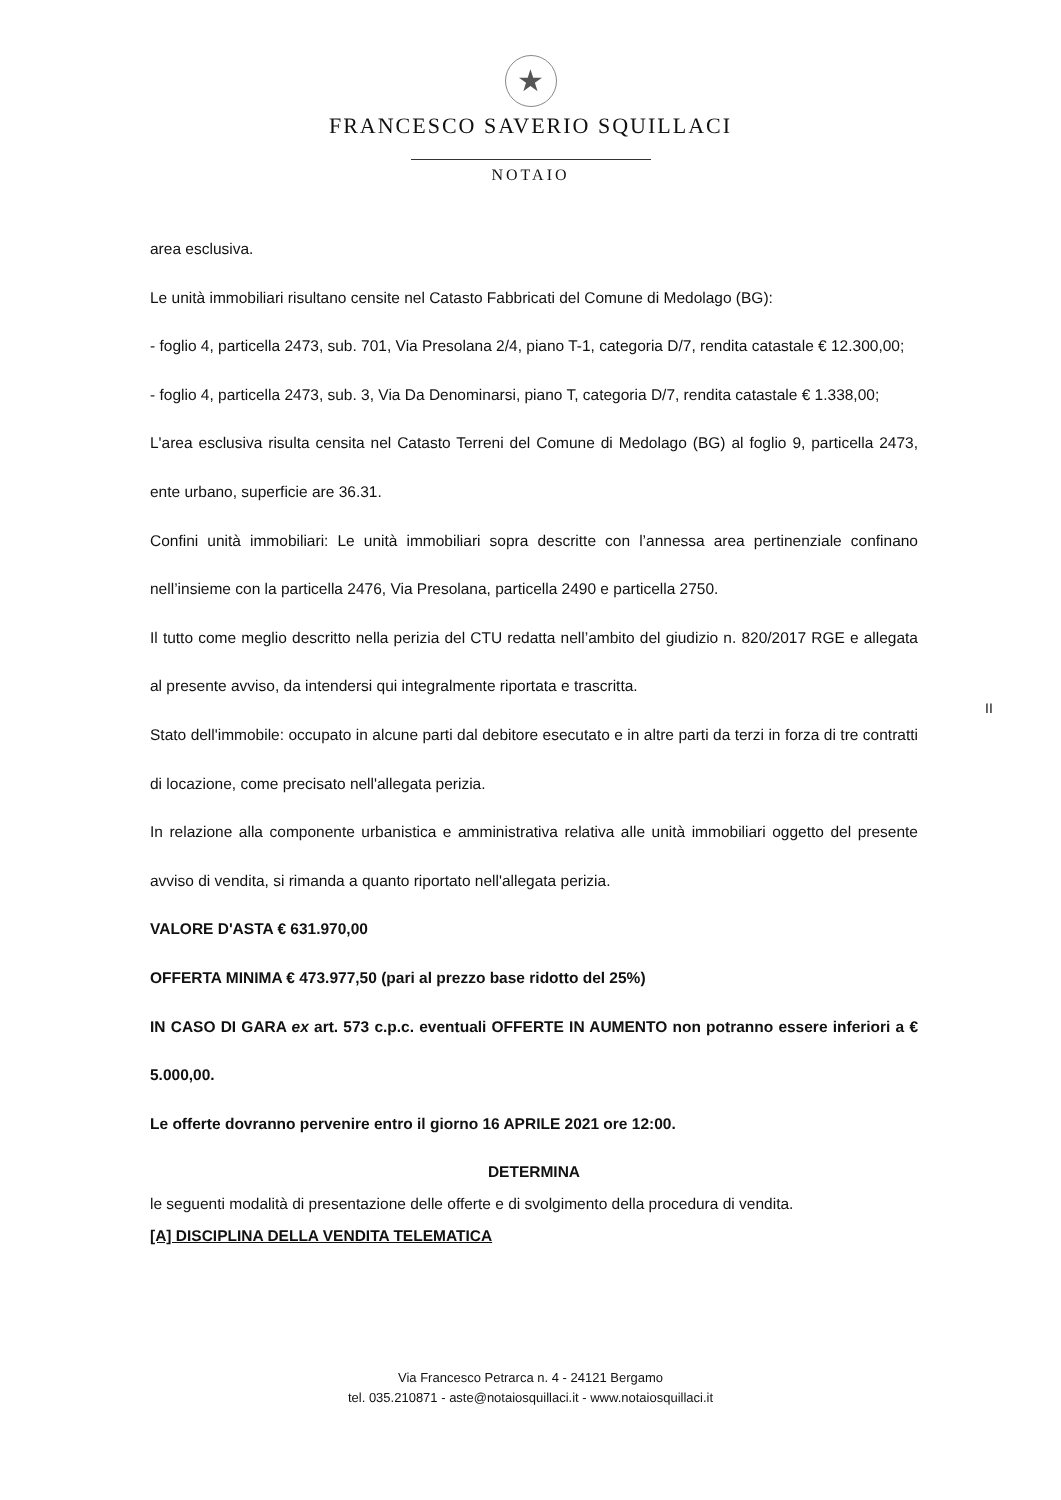★
FRANCESCO SAVERIO SQUILLACI
NOTAIO
area esclusiva.
Le unità immobiliari risultano censite nel Catasto Fabbricati del Comune di Medolago (BG):
- foglio 4, particella 2473, sub. 701, Via Presolana 2/4, piano T-1, categoria D/7, rendita catastale € 12.300,00;
- foglio 4, particella 2473, sub. 3, Via Da Denominarsi, piano T, categoria D/7, rendita catastale € 1.338,00;
L'area esclusiva risulta censita nel Catasto Terreni del Comune di Medolago (BG) al foglio 9, particella 2473, ente urbano, superficie are 36.31.
Confini unità immobiliari: Le unità immobiliari sopra descritte con l’annessa area pertinenziale confinano nell’insieme con la particella 2476, Via Presolana, particella 2490 e particella 2750.
Il tutto come meglio descritto nella perizia del CTU redatta nell’ambito del giudizio n. 820/2017 RGE e allegata al presente avviso, da intendersi qui integralmente riportata e trascritta.
Stato dell'immobile: occupato in alcune parti dal debitore esecutato e in altre parti da terzi in forza di tre contratti di locazione, come precisato nell'allegata perizia.
In relazione alla componente urbanistica e amministrativa relativa alle unità immobiliari oggetto del presente avviso di vendita, si rimanda a quanto riportato nell'allegata perizia.
VALORE D'ASTA € 631.970,00
OFFERTA MINIMA € 473.977,50 (pari al prezzo base ridotto del 25%)
IN CASO DI GARA ex art. 573 c.p.c. eventuali OFFERTE IN AUMENTO non potranno essere inferiori a € 5.000,00.
Le offerte dovranno pervenire entro il giorno 16 APRILE 2021 ore 12:00.
DETERMINA
le seguenti modalità di presentazione delle offerte e di svolgimento della procedura di vendita.
[A] DISCIPLINA DELLA VENDITA TELEMATICA
II
Via Francesco Petrarca n. 4 - 24121 Bergamo
tel. 035.210871 - aste@notaiosquillaci.it - www.notaiosquillaci.it